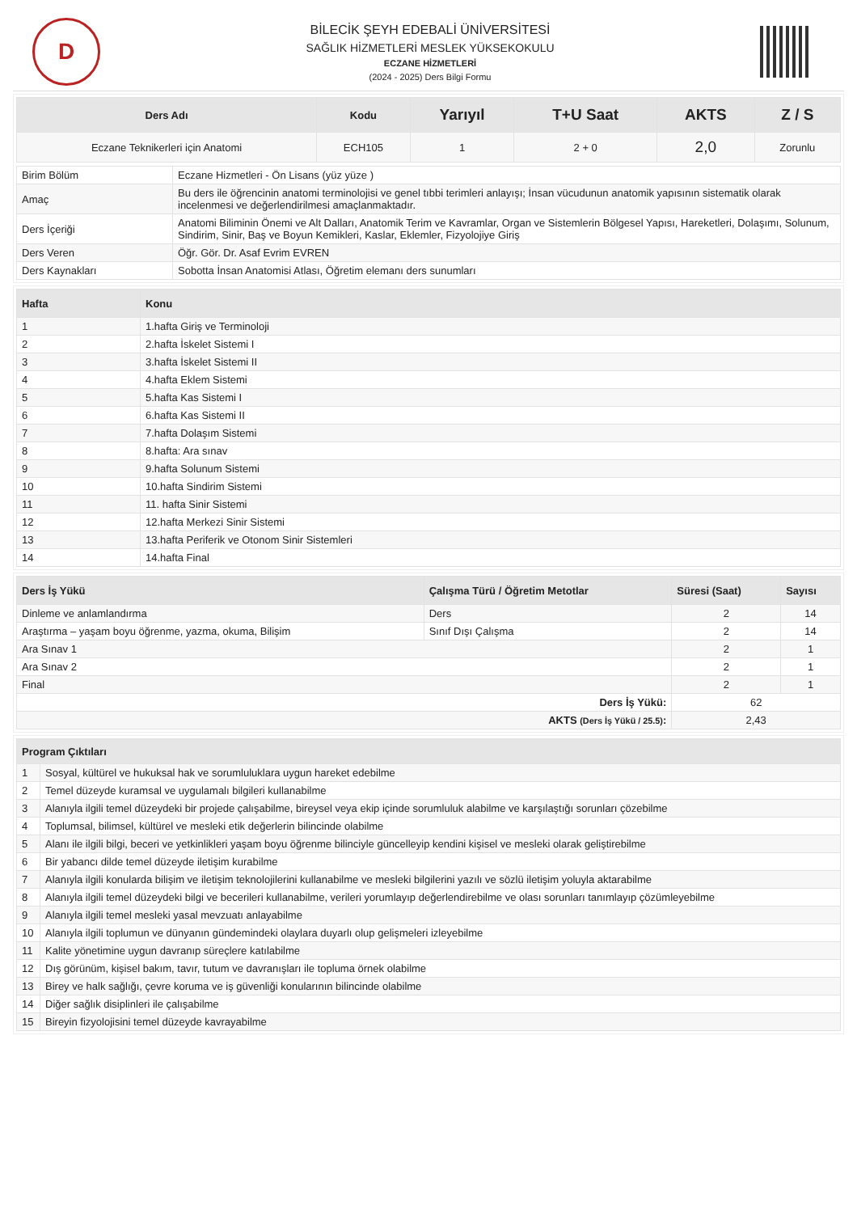D
BİLECİK ŞEYH EDEBALİ ÜNİVERSİTESİ
SAĞLIK HİZMETLERİ MESLEK YÜKSEKOKULU
ECZANE HİZMETLERİ
(2024 - 2025) Ders Bilgi Formu
| Ders Adı | Kodu | Yarıyıl | T+U Saat | AKTS | Z / S |
| --- | --- | --- | --- | --- | --- |
| Eczane Teknikerleri için Anatomi | ECH105 | 1 | 2 + 0 | 2,0 | Zorunlu |
| Birim Bölüm | Eczane Hizmetleri - Ön Lisans (yüz yüze ) |
| Amaç | Bu ders ile öğrencinin anatomi terminolojisi ve genel tıbbi terimleri anlayışı; İnsan vücudunun anatomik yapısının sistematik olarak incelenmesi ve değerlendirilmesi amaçlanmaktadır. |
| Ders İçeriği | Anatomi Biliminin Önemi ve Alt Dalları, Anatomik Terim ve Kavramlar, Organ ve Sistemlerin Bölgesel Yapısı, Hareketleri, Dolaşımı, Solunum, Sindirim, Sinir, Baş ve Boyun Kemikleri, Kaslar, Eklemler, Fizyolojiye Giriş |
| Ders Veren | Öğr. Gör. Dr. Asaf Evrim EVREN |
| Ders Kaynakları | Sobotta İnsan Anatomisi Atlası, Öğretim elemanı ders sunumları |
| Hafta | Konu |
| --- | --- |
| 1 | 1.hafta Giriş ve Terminoloji |
| 2 | 2.hafta İskelet Sistemi I |
| 3 | 3.hafta İskelet Sistemi II |
| 4 | 4.hafta Eklem Sistemi |
| 5 | 5.hafta Kas Sistemi I |
| 6 | 6.hafta Kas Sistemi II |
| 7 | 7.hafta Dolaşım Sistemi |
| 8 | 8.hafta: Ara sınav |
| 9 | 9.hafta Solunum Sistemi |
| 10 | 10.hafta Sindirim Sistemi |
| 11 | 11. hafta Sinir Sistemi |
| 12 | 12.hafta Merkezi Sinir Sistemi |
| 13 | 13.hafta Periferik ve Otonom Sinir Sistemleri |
| 14 | 14.hafta Final |
| Ders İş Yükü | Çalışma Türü / Öğretim Metotlar | Süresi (Saat) | Sayısı |
| --- | --- | --- | --- |
| Dinleme ve anlamlandırma | Ders | 2 | 14 |
| Araştırma – yaşam boyu öğrenme, yazma, okuma, Bilişim | Sınıf Dışı Çalışma | 2 | 14 |
| Ara Sınav 1 | | 2 | 1 |
| Ara Sınav 2 | | 2 | 1 |
| Final | | 2 | 1 |
| Ders İş Yükü: | | 62 | |
| AKTS (Ders İş Yükü / 25.5) : | | 2,43 | |
| Program Çıktıları | |
| --- | --- |
| 1 | Sosyal, kültürel ve hukuksal hak ve sorumluluklara uygun hareket edebilme |
| 2 | Temel düzeyde kuramsal ve uygulamalı bilgileri kullanabilme |
| 3 | Alanıyla ilgili temel düzeydeki bir projede çalışabilme, bireysel veya ekip içinde sorumluluk alabilme ve karşılaştığı sorunları çözebilme |
| 4 | Toplumsal, bilimsel, kültürel ve mesleki etik değerlerin bilincinde olabilme |
| 5 | Alanı ile ilgili bilgi, beceri ve yetkinlikleri yaşam boyu öğrenme bilinciyle güncelleyip kendini kişisel ve mesleki olarak geliştirebilme |
| 6 | Bir yabancı dilde temel düzeyde iletişim kurabilme |
| 7 | Alanıyla ilgili konularda bilişim ve iletişim teknolojilerini kullanabilme ve mesleki bilgilerini yazılı ve sözlü iletişim yoluyla aktarabilme |
| 8 | Alanıyla ilgili temel düzeydeki bilgi ve becerileri kullanabilme, verileri yorumlayıp değerlendirebilme ve olası sorunları tanımlayıp çözümleyebilme |
| 9 | Alanıyla ilgili temel mesleki yasal mevzuatı anlayabilme |
| 10 | Alanıyla ilgili toplumun ve dünyanın gündemindeki olaylara duyarlı olup gelişmeleri izleyebilme |
| 11 | Kalite yönetimine uygun davranıp süreçlere katılabilme |
| 12 | Dış görünüm, kişisel bakım, tavır, tutum ve davranışları ile topluma örnek olabilme |
| 13 | Birey ve halk sağlığı, çevre koruma ve iş güvenliği konularının bilincinde olabilme |
| 14 | Diğer sağlık disiplinleri ile çalışabilme |
| 15 | Bireyin fizyolojisini temel düzeyde kavrayabilme |